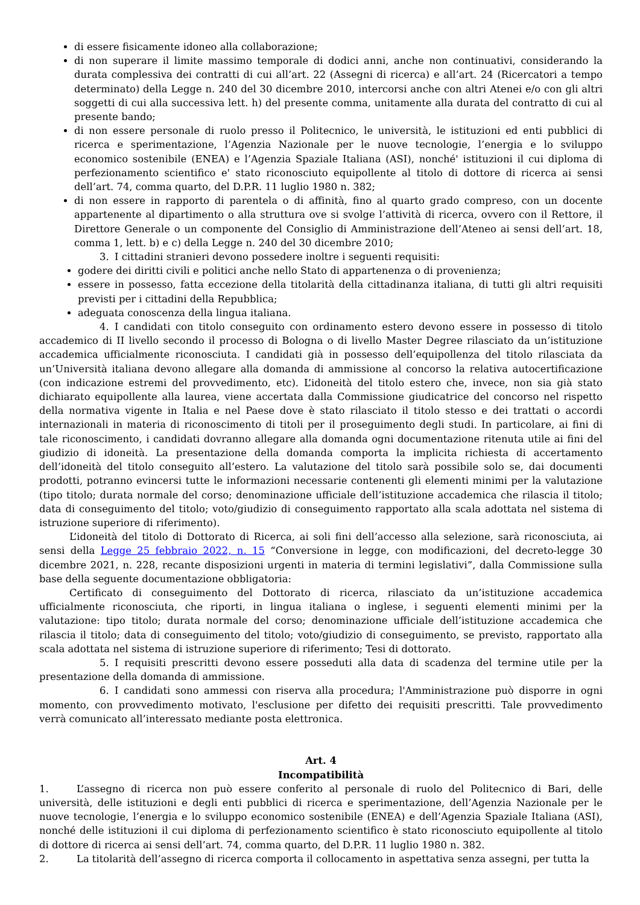di essere fisicamente idoneo alla collaborazione;
di non superare il limite massimo temporale di dodici anni, anche non continuativi, considerando la durata complessiva dei contratti di cui all’art. 22 (Assegni di ricerca) e all’art. 24 (Ricercatori a tempo determinato) della Legge n. 240 del 30 dicembre 2010, intercorsi anche con altri Atenei e/o con gli altri soggetti di cui alla successiva lett. h) del presente comma, unitamente alla durata del contratto di cui al presente bando;
di non essere personale di ruolo presso il Politecnico, le università, le istituzioni ed enti pubblici di ricerca e sperimentazione, l’Agenzia Nazionale per le nuove tecnologie, l’energia e lo sviluppo economico sostenibile (ENEA) e l’Agenzia Spaziale Italiana (ASI), nonché' istituzioni il cui diploma di perfezionamento scientifico e' stato riconosciuto equipollente al titolo di dottore di ricerca ai sensi dell’art. 74, comma quarto, del D.P.R. 11 luglio 1980 n. 382;
di non essere in rapporto di parentela o di affinità, fino al quarto grado compreso, con un docente appartenente al dipartimento o alla struttura ove si svolge l’attività di ricerca, ovvero con il Rettore, il Direttore Generale o un componente del Consiglio di Amministrazione dell’Ateneo ai sensi dell’art. 18, comma 1, lett. b) e c) della Legge n. 240 del 30 dicembre 2010;
3. I cittadini stranieri devono possedere inoltre i seguenti requisiti:
godere dei diritti civili e politici anche nello Stato di appartenenza o di provenienza;
essere in possesso, fatta eccezione della titolarità della cittadinanza italiana, di tutti gli altri requisiti previsti per i cittadini della Repubblica;
adeguata conoscenza della lingua italiana.
4. I candidati con titolo conseguito con ordinamento estero devono essere in possesso di titolo accademico di II livello secondo il processo di Bologna o di livello Master Degree rilasciato da un’istituzione accademica ufficialmente riconosciuta. I candidati già in possesso dell’equipollenza del titolo rilasciata da un’Università italiana devono allegare alla domanda di ammissione al concorso la relativa autocertificazione (con indicazione estremi del provvedimento, etc). L’idoneità del titolo estero che, invece, non sia già stato dichiarato equipollente alla laurea, viene accertata dalla Commissione giudicatrice del concorso nel rispetto della normativa vigente in Italia e nel Paese dove è stato rilasciato il titolo stesso e dei trattati o accordi internazionali in materia di riconoscimento di titoli per il proseguimento degli studi. In particolare, ai fini di tale riconoscimento, i candidati dovranno allegare alla domanda ogni documentazione ritenuta utile ai fini del giudizio di idoneità. La presentazione della domanda comporta la implicita richiesta di accertamento dell’idoneità del titolo conseguito all’estero. La valutazione del titolo sarà possibile solo se, dai documenti prodotti, potranno evincersi tutte le informazioni necessarie contenenti gli elementi minimi per la valutazione (tipo titolo; durata normale del corso; denominazione ufficiale dell’istituzione accademica che rilascia il titolo; data di conseguimento del titolo; voto/giudizio di conseguimento rapportato alla scala adottata nel sistema di istruzione superiore di riferimento).
L’idoneità del titolo di Dottorato di Ricerca, ai soli fini dell’accesso alla selezione, sarà riconosciuta, ai sensi della Legge 25 febbraio 2022, n. 15 “Conversione in legge, con modificazioni, del decreto-legge 30 dicembre 2021, n. 228, recante disposizioni urgenti in materia di termini legislativi”, dalla Commissione sulla base della seguente documentazione obbligatoria:
Certificato di conseguimento del Dottorato di ricerca, rilasciato da un’istituzione accademica ufficialmente riconosciuta, che riporti, in lingua italiana o inglese, i seguenti elementi minimi per la valutazione: tipo titolo; durata normale del corso; denominazione ufficiale dell’istituzione accademica che rilascia il titolo; data di conseguimento del titolo; voto/giudizio di conseguimento, se previsto, rapportato alla scala adottata nel sistema di istruzione superiore di riferimento; Tesi di dottorato.
5. I requisiti prescritti devono essere posseduti alla data di scadenza del termine utile per la presentazione della domanda di ammissione.
6. I candidati sono ammessi con riserva alla procedura; l'Amministrazione può disporre in ogni momento, con provvedimento motivato, l'esclusione per difetto dei requisiti prescritti. Tale provvedimento verrà comunicato all’interessato mediante posta elettronica.
Art. 4
Incompatibilità
1. L’assegno di ricerca non può essere conferito al personale di ruolo del Politecnico di Bari, delle università, delle istituzioni e degli enti pubblici di ricerca e sperimentazione, dell’Agenzia Nazionale per le nuove tecnologie, l’energia e lo sviluppo economico sostenibile (ENEA) e dell’Agenzia Spaziale Italiana (ASI), nonché delle istituzioni il cui diploma di perfezionamento scientifico è stato riconosciuto equipollente al titolo di dottore di ricerca ai sensi dell’art. 74, comma quarto, del D.P.R. 11 luglio 1980 n. 382.
2. La titolarità dell’assegno di ricerca comporta il collocamento in aspettativa senza assegni, per tutta la